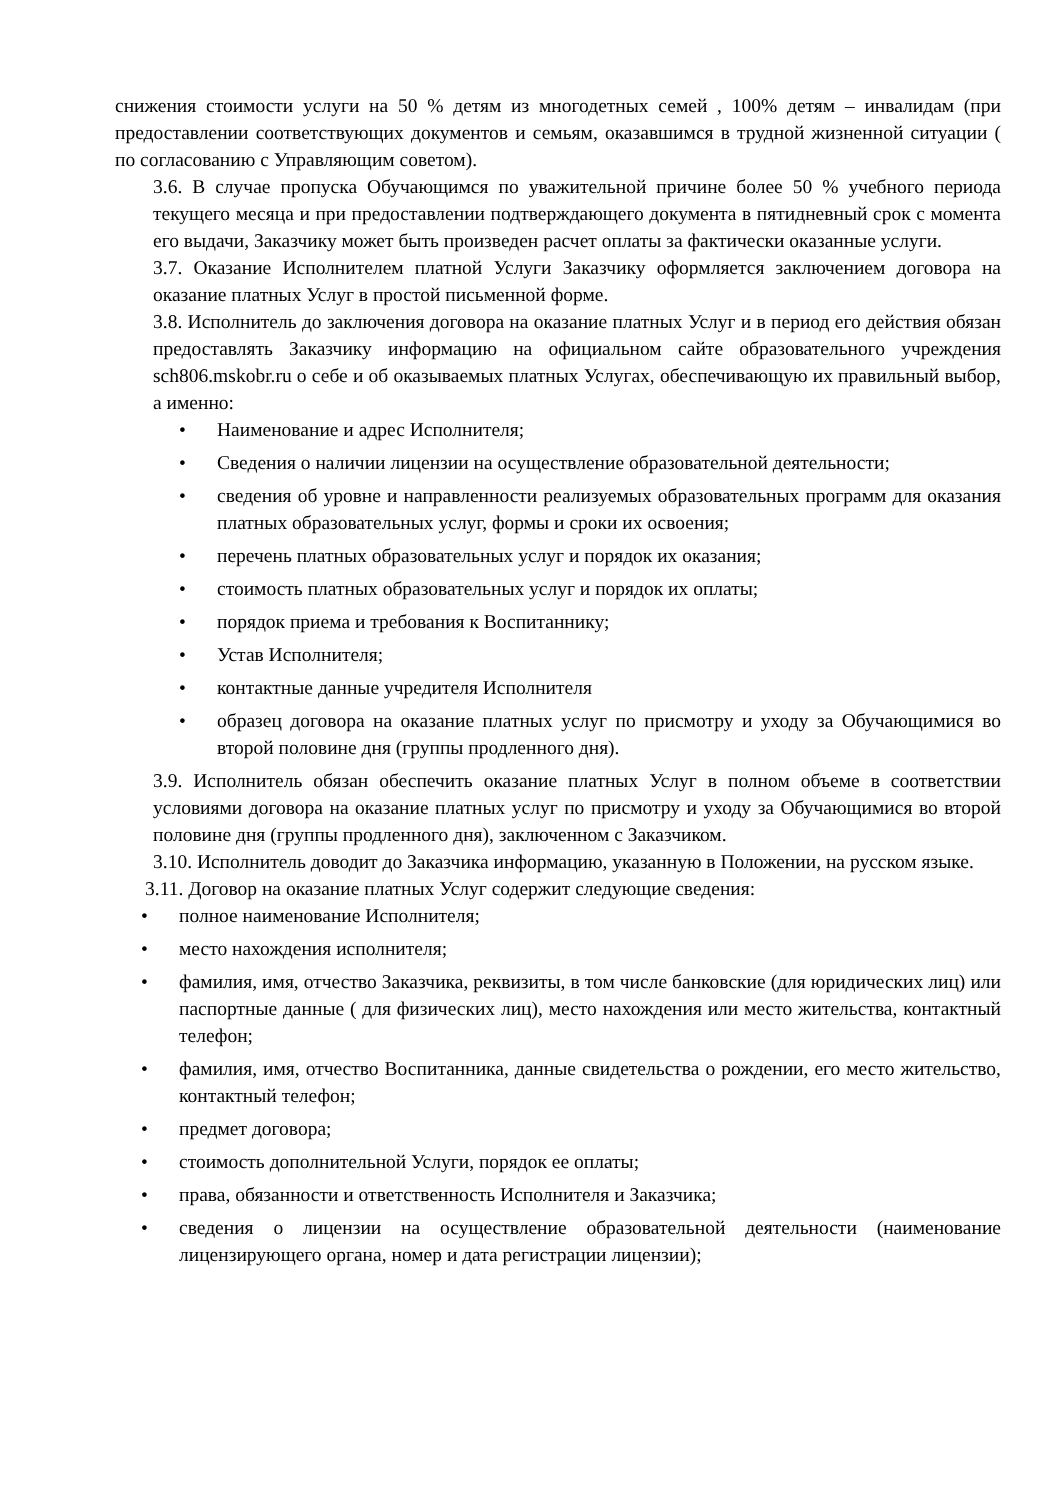снижения стоимости услуги на 50 % детям из многодетных семей , 100% детям – инвалидам (при предоставлении соответствующих документов и семьям, оказавшимся в трудной жизненной ситуации ( по согласованию с Управляющим советом).
3.6. В случае пропуска Обучающимся по уважительной причине более 50 % учебного периода текущего месяца и при предоставлении подтверждающего документа в пятидневный срок с момента его выдачи, Заказчику может быть произведен расчет оплаты за фактически оказанные услуги.
3.7. Оказание Исполнителем платной Услуги Заказчику оформляется заключением договора на оказание платных Услуг в простой письменной форме.
3.8. Исполнитель до заключения договора на оказание платных Услуг и в период его действия обязан предоставлять Заказчику информацию на официальном сайте образовательного учреждения sch806.mskobr.ru о себе и об оказываемых платных Услугах, обеспечивающую их правильный выбор, а именно:
• Наименование и адрес Исполнителя;
• Сведения о наличии лицензии на осуществление образовательной деятельности;
• сведения об уровне и направленности реализуемых образовательных программ для оказания платных образовательных услуг, формы и сроки их освоения;
• перечень платных образовательных услуг и порядок их оказания;
• стоимость платных образовательных услуг и порядок их оплаты;
• порядок приема и требования к Воспитаннику;
• Устав Исполнителя;
• контактные данные учредителя Исполнителя
• образец договора на оказание платных услуг по присмотру и уходу за Обучающимися во второй половине дня (группы продленного дня).
3.9. Исполнитель обязан обеспечить оказание платных Услуг в полном объеме в соответствии условиями договора на оказание платных услуг по присмотру и уходу за Обучающимися во второй половине дня (группы продленного дня), заключенном с Заказчиком.
3.10. Исполнитель доводит до Заказчика информацию, указанную в Положении, на русском языке.
3.11. Договор на оказание платных Услуг содержит следующие сведения:
• полное наименование Исполнителя;
• место нахождения исполнителя;
• фамилия, имя, отчество Заказчика, реквизиты, в том числе банковские (для юридических лиц) или паспортные данные ( для физических лиц), место нахождения или место жительства, контактный телефон;
• фамилия, имя, отчество Воспитанника, данные свидетельства о рождении, его место жительство, контактный телефон;
• предмет договора;
• стоимость дополнительной Услуги, порядок ее оплаты;
• права, обязанности и ответственность Исполнителя и Заказчика;
• сведения о лицензии на осуществление образовательной деятельности (наименование лицензирующего органа, номер и дата регистрации лицензии);